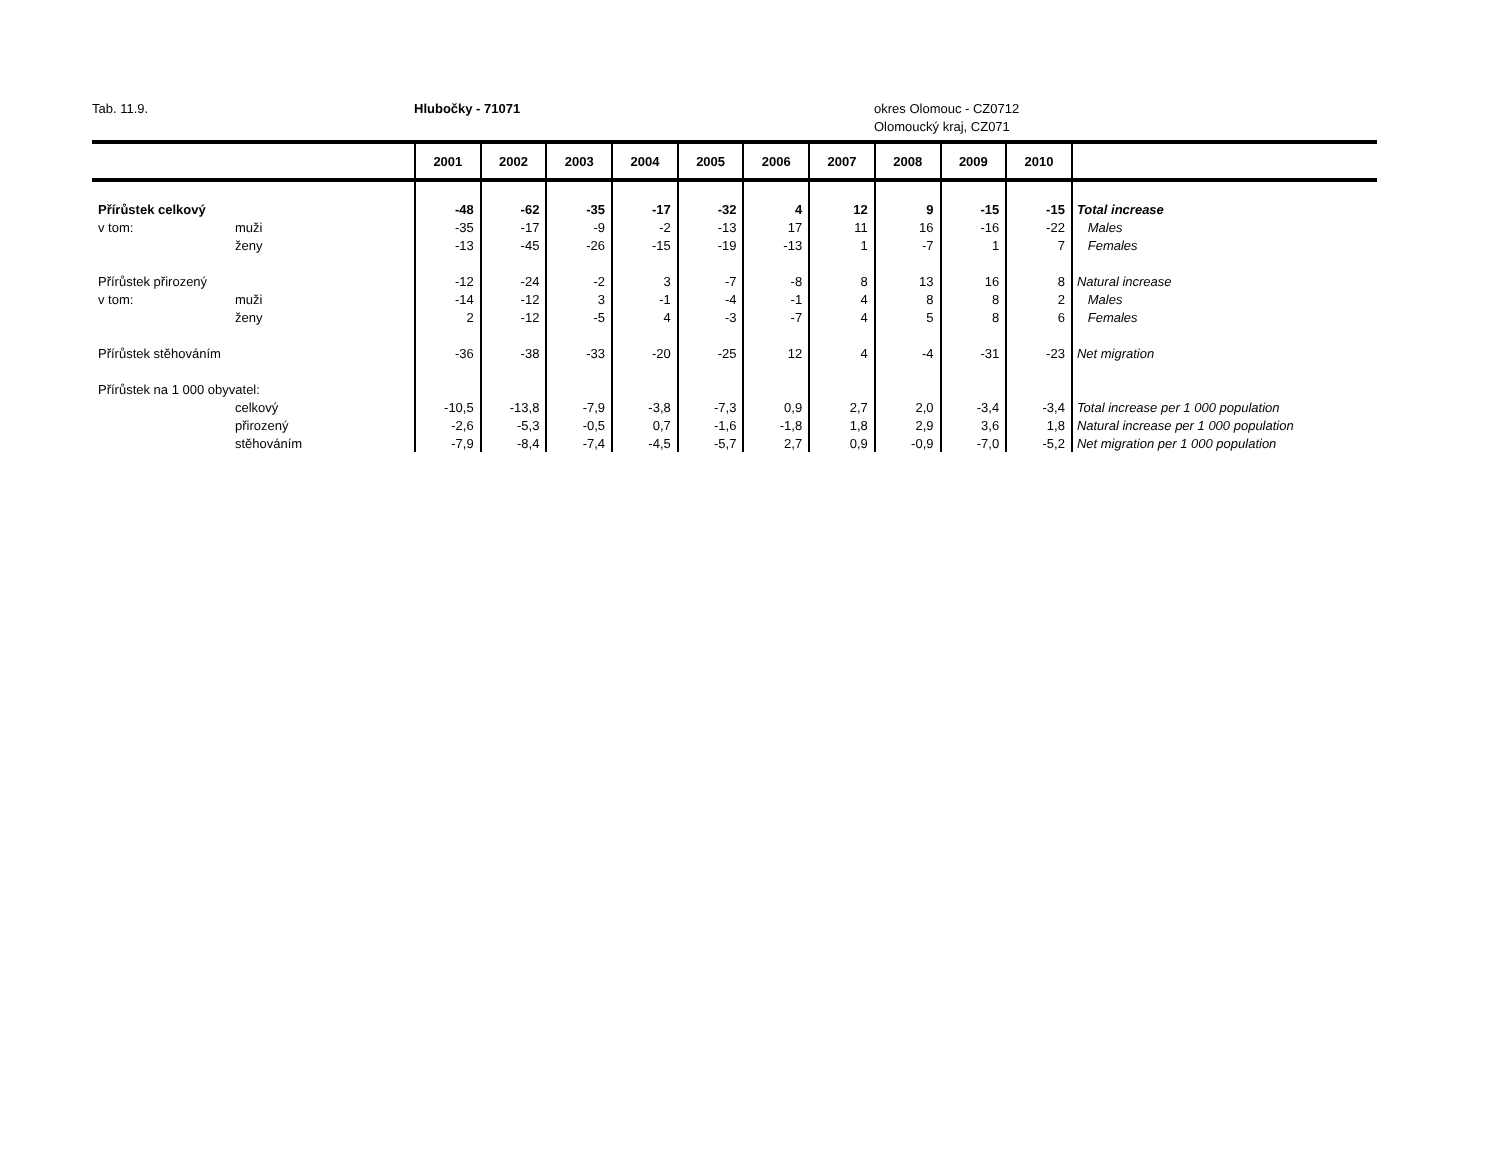Tab. 11.9. Hlubočky - 71071 okres Olomouc - CZ0712
Olomoucký kraj, CZ071
| | | 2001 | 2002 | 2003 | 2004 | 2005 | 2006 | 2007 | 2008 | 2009 | 2010 | |
| --- | --- | --- | --- | --- | --- | --- | --- | --- | --- | --- | --- | --- |
| Přírůstek celkový | | -48 | -62 | -35 | -17 | -32 | 4 | 12 | 9 | -15 | -15 | Total increase |
| v tom: | muži | -35 | -17 | -9 | -2 | -13 | 17 | 11 | 16 | -16 | -22 | Males |
| | ženy | -13 | -45 | -26 | -15 | -19 | -13 | 1 | -7 | 1 | 7 | Females |
| Přírůstek přirozený | | -12 | -24 | -2 | 3 | -7 | -8 | 8 | 13 | 16 | 8 | Natural increase |
| v tom: | muži | -14 | -12 | 3 | -1 | -4 | -1 | 4 | 8 | 8 | 2 | Males |
| | ženy | 2 | -12 | -5 | 4 | -3 | -7 | 4 | 5 | 8 | 6 | Females |
| Přírůstek stěhováním | | -36 | -38 | -33 | -20 | -25 | 12 | 4 | -4 | -31 | -23 | Net migration |
| Přírůstek na 1 000 obyvatel: | | | | | | | | | | | | |
| | celkový | -10,5 | -13,8 | -7,9 | -3,8 | -7,3 | 0,9 | 2,7 | 2,0 | -3,4 | -3,4 | Total increase per 1 000 population |
| | přirozený | -2,6 | -5,3 | -0,5 | 0,7 | -1,6 | -1,8 | 1,8 | 2,9 | 3,6 | 1,8 | Natural increase per 1 000 population |
| | stěhováním | -7,9 | -8,4 | -7,4 | -4,5 | -5,7 | 2,7 | 0,9 | -0,9 | -7,0 | -5,2 | Net migration per 1 000 population |